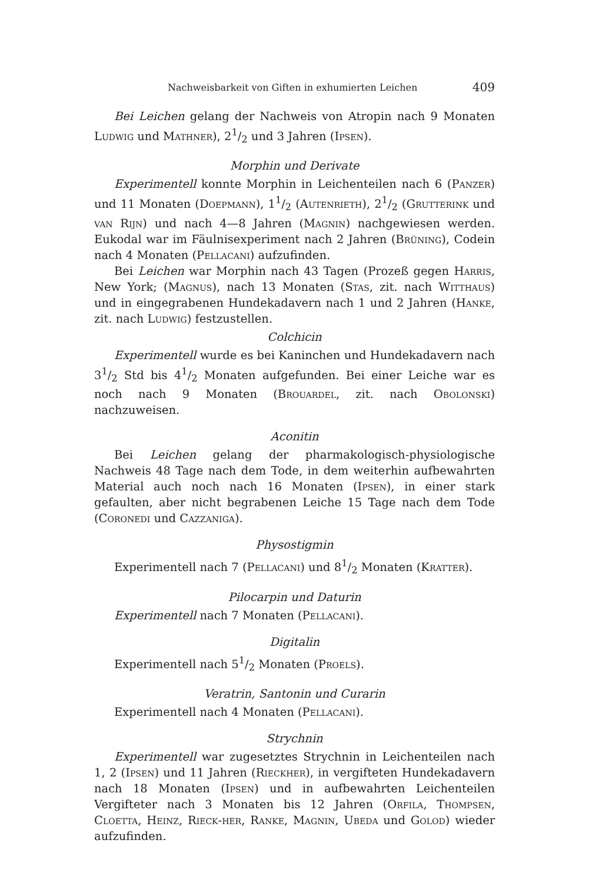Nachweisbarkeit von Giften in exhumierten Leichen 409
Bei Leichen gelang der Nachweis von Atropin nach 9 Monaten Ludwig und Mathner), 21/2 und 3 Jahren (Ipsen).
Morphin und Derivate
Experimentell konnte Morphin in Leichenteilen nach 6 (Panzer) und 11 Monaten (Doepmann), 11/2 (Autenrieth), 21/2 (Grutterink und van Rijn) und nach 4—8 Jahren (Magnin) nachgewiesen werden. Eukodal war im Fäulnisexperiment nach 2 Jahren (Brüning), Codein nach 4 Monaten (Pellacani) aufzufinden.
Bei Leichen war Morphin nach 43 Tagen (Prozeß gegen Harris, New York; (Magnus), nach 13 Monaten (Stas, zit. nach Witthaus) und in eingegrabenen Hundekadavern nach 1 und 2 Jahren (Hanke, zit. nach Ludwig) festzustellen.
Colchicin
Experimentell wurde es bei Kaninchen und Hundekadavern nach 31/2 Std bis 41/2 Monaten aufgefunden. Bei einer Leiche war es noch nach 9 Monaten (Brouardel, zit. nach Obolonski) nachzuweisen.
Aconitin
Bei Leichen gelang der pharmakologisch-physiologische Nachweis 48 Tage nach dem Tode, in dem weiterhin aufbewahrten Material auch noch nach 16 Monaten (Ipsen), in einer stark gefaulten, aber nicht begrabenen Leiche 15 Tage nach dem Tode (Coronedi und Cazzaniga).
Physostigmin
Experimentell nach 7 (Pellacani) und 81/2 Monaten (Kratter).
Pilocarpin und Daturin
Experimentell nach 7 Monaten (Pellacani).
Digitalin
Experimentell nach 51/2 Monaten (Proels).
Veratrin, Santonin und Curarin
Experimentell nach 4 Monaten (Pellacani).
Strychnin
Experimentell war zugesetztes Strychnin in Leichenteilen nach 1, 2 (Ipsen) und 11 Jahren (Rieckher), in vergifteten Hundekadavern nach 18 Monaten (Ipsen) und in aufbewahrten Leichenteilen Vergifteter nach 3 Monaten bis 12 Jahren (Orfila, Thompsen, Cloetta, Heinz, Rieck-her, Ranke, Magnin, Ubeda und Golod) wieder aufzufinden.